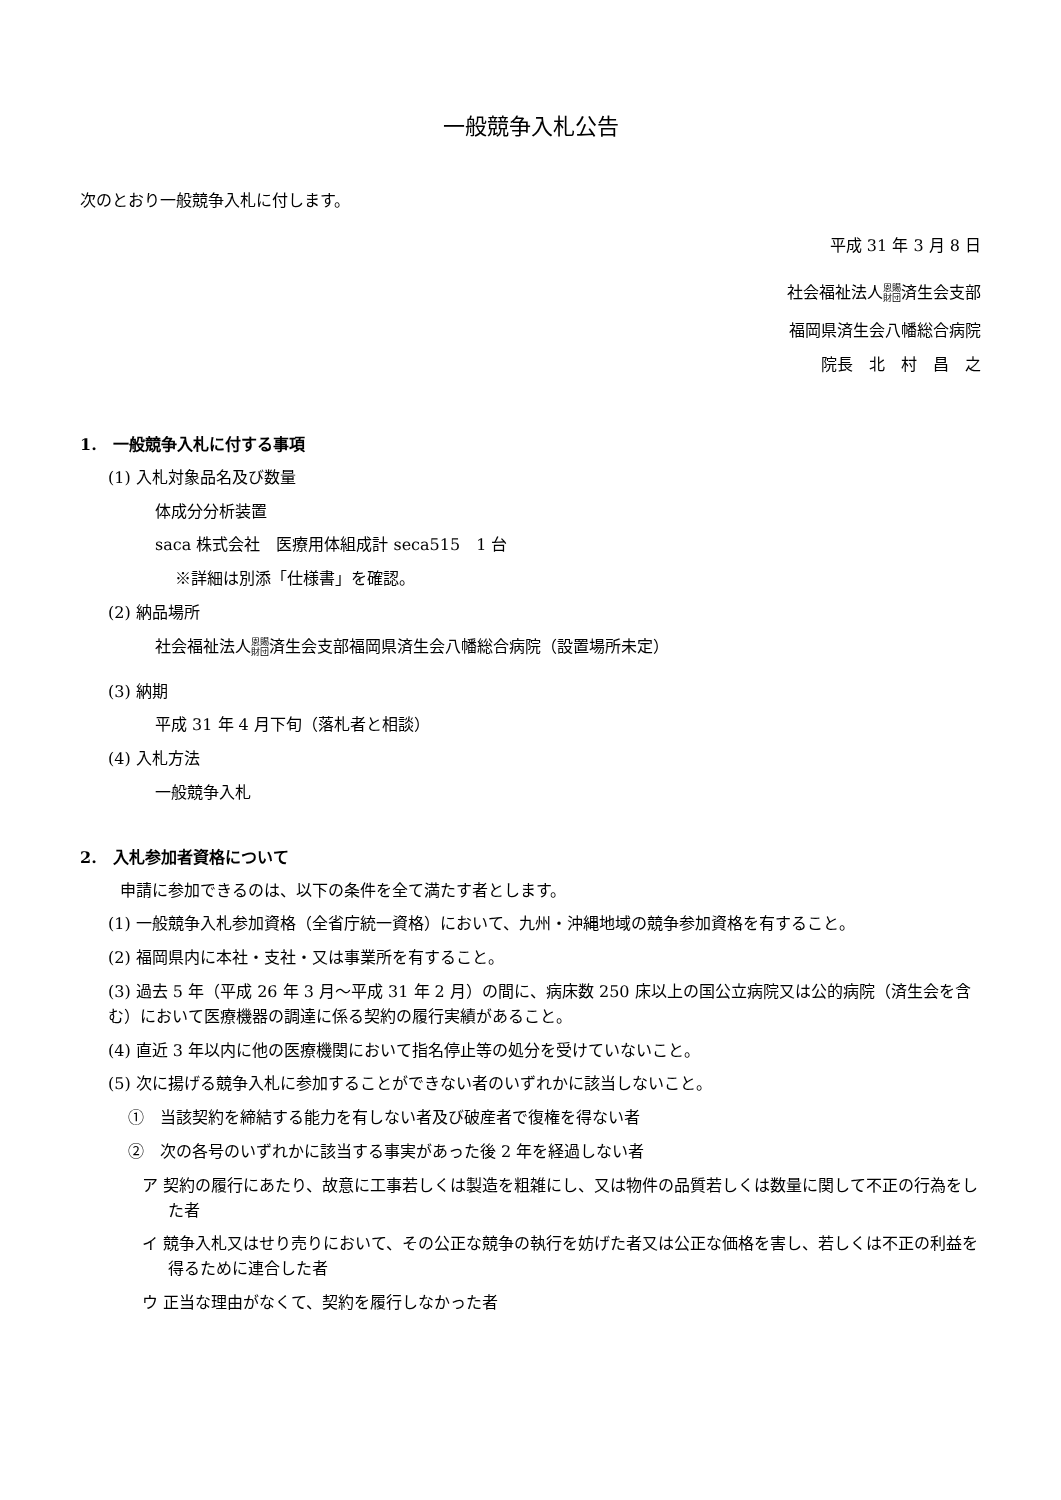一般競争入札公告
次のとおり一般競争入札に付します。
平成 31 年 3 月 8 日
社会福祉法人恩賜
財団済生会支部
福岡県済生会八幡総合病院
院長　北　村　昌　之
1.　一般競争入札に付する事項
(1) 入札対象品名及び数量
体成分分析装置
saca 株式会社　医療用体組成計 seca515　1 台
※詳細は別添「仕様書」を確認。
(2) 納品場所
社会福祉法人恩賜
財団済生会支部福岡県済生会八幡総合病院（設置場所未定）
(3) 納期
平成 31 年 4 月下旬（落札者と相談）
(4) 入札方法
一般競争入札
2.　入札参加者資格について
申請に参加できるのは、以下の条件を全て満たす者とします。
(1) 一般競争入札参加資格（全省庁統一資格）において、九州・沖縄地域の競争参加資格を有すること。
(2) 福岡県内に本社・支社・又は事業所を有すること。
(3) 過去 5 年（平成 26 年 3 月～平成 31 年 2 月）の間に、病床数 250 床以上の国公立病院又は公的病院（済生会を含む）において医療機器の調達に係る契約の履行実績があること。
(4) 直近 3 年以内に他の医療機関において指名停止等の処分を受けていないこと。
(5) 次に揚げる競争入札に参加することができない者のいずれかに該当しないこと。
①　当該契約を締結する能力を有しない者及び破産者で復権を得ない者
②　次の各号のいずれかに該当する事実があった後 2 年を経過しない者
ア 契約の履行にあたり、故意に工事若しくは製造を粗雑にし、又は物件の品質若しくは数量に関して不正の行為をした者
イ 競争入札又はせり売りにおいて、その公正な競争の執行を妨げた者又は公正な価格を害し、若しくは不正の利益を得るために連合した者
ウ 正当な理由がなくて、契約を履行しなかった者